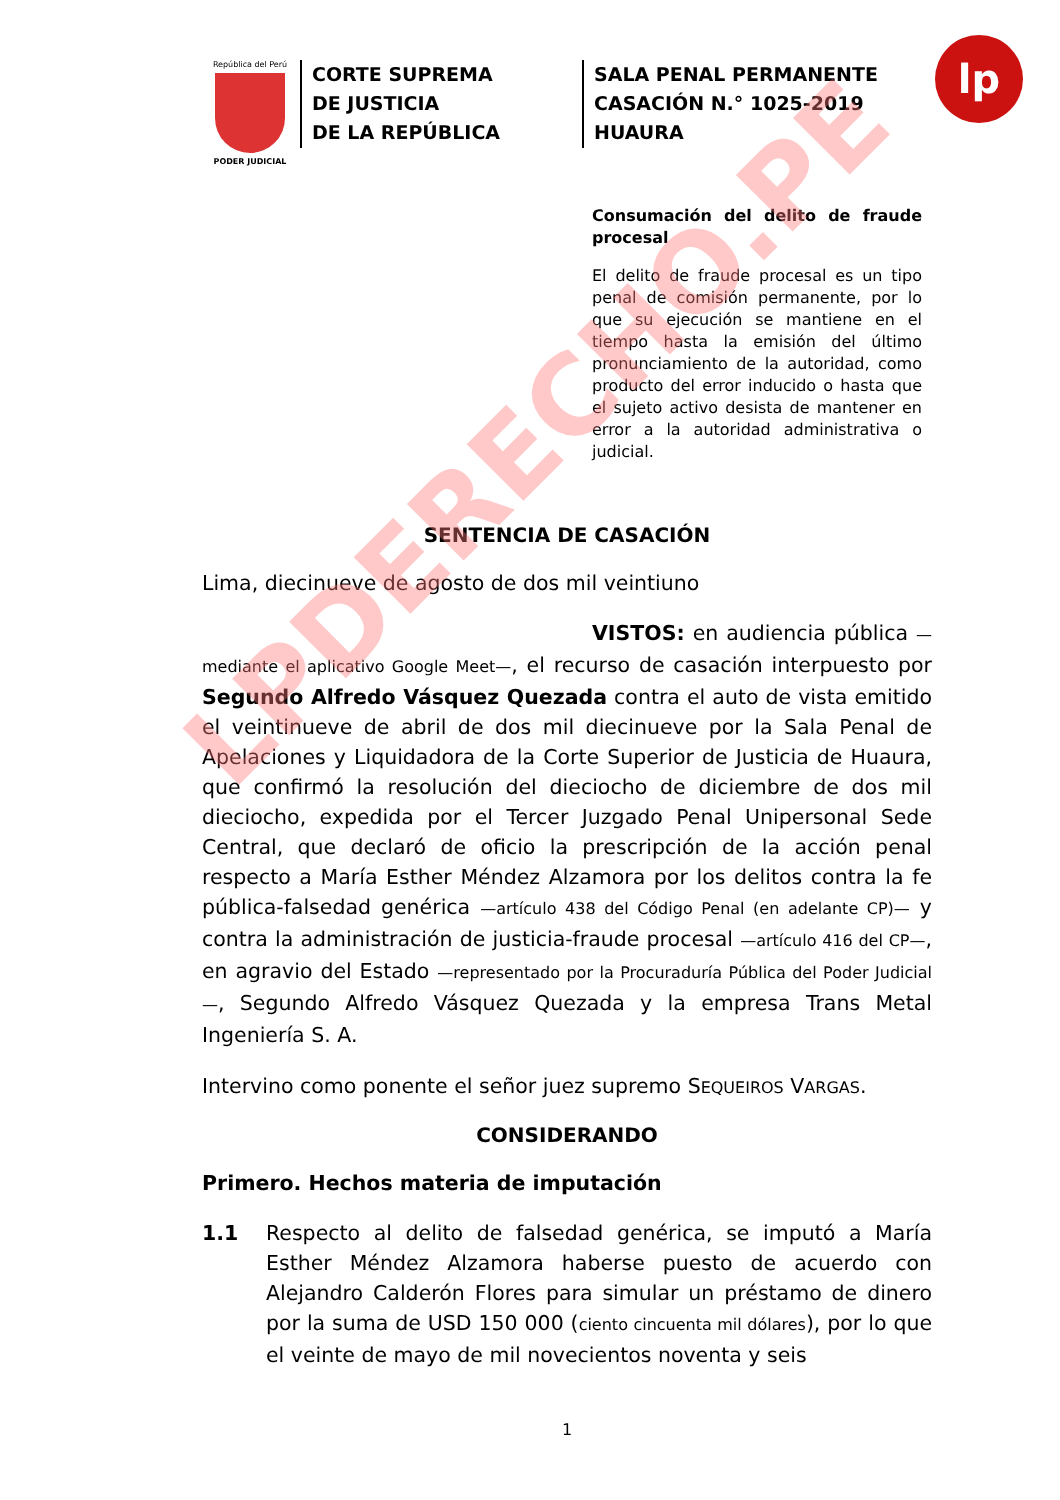República del Perú
PODER JUDICIAL
CORTE SUPREMA
DE JUSTICIA
DE LA REPÚBLICA
SALA PENAL PERMANENTE
CASACIÓN N.° 1025-2019
HUAURA
lp
Consumación del delito de fraude procesal
El delito de fraude procesal es un tipo penal de comisión permanente, por lo que su ejecución se mantiene en el tiempo hasta la emisión del último pronunciamiento de la autoridad, como producto del error inducido o hasta que el sujeto activo desista de mantener en error a la autoridad administrativa o judicial.
SENTENCIA DE CASACIÓN
Lima, diecinueve de agosto de dos mil veintiuno
VISTOS: en audiencia pública —mediante el aplicativo Google Meet—, el recurso de casación interpuesto por Segundo Alfredo Vásquez Quezada contra el auto de vista emitido el veintinueve de abril de dos mil diecinueve por la Sala Penal de Apelaciones y Liquidadora de la Corte Superior de Justicia de Huaura, que confirmó la resolución del dieciocho de diciembre de dos mil dieciocho, expedida por el Tercer Juzgado Penal Unipersonal Sede Central, que declaró de oficio la prescripción de la acción penal respecto a María Esther Méndez Alzamora por los delitos contra la fe pública-falsedad genérica —artículo 438 del Código Penal (en adelante CP)— y contra la administración de justicia-fraude procesal —artículo 416 del CP—, en agravio del Estado —representado por la Procuraduría Pública del Poder Judicial—, Segundo Alfredo Vásquez Quezada y la empresa Trans Metal Ingeniería S. A.
Intervino como ponente el señor juez supremo SEQUEIROS VARGAS.
CONSIDERANDO
Primero. Hechos materia de imputación
1.1 Respecto al delito de falsedad genérica, se imputó a María Esther Méndez Alzamora haberse puesto de acuerdo con Alejandro Calderón Flores para simular un préstamo de dinero por la suma de USD 150 000 (ciento cincuenta mil dólares), por lo que el veinte de mayo de mil novecientos noventa y seis
1
LPDERECHO.PE